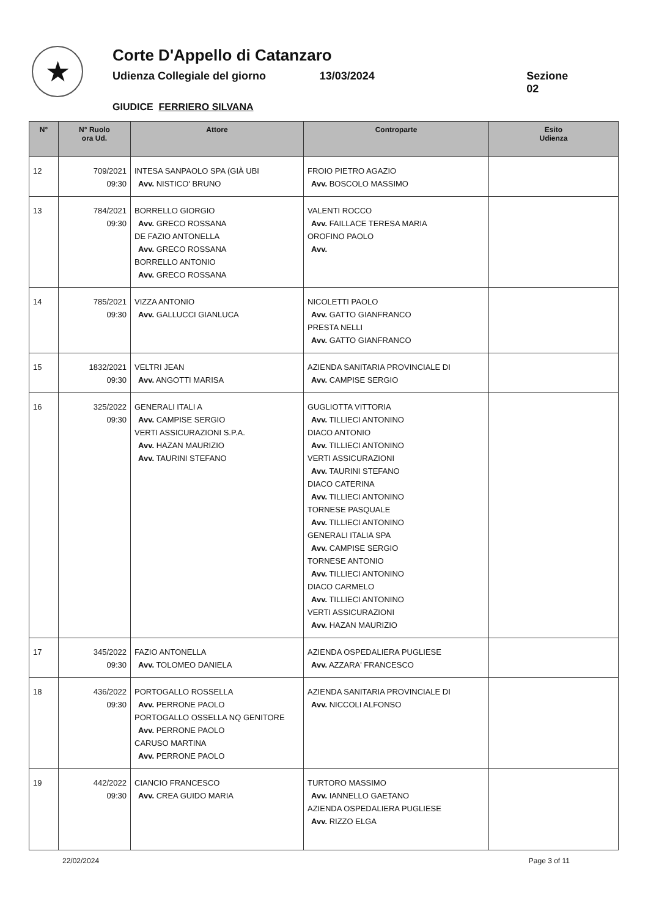★
Corte D'Appello di Catanzaro
Udienza Collegiale del giorno 13/03/2024 Sezione 02
GIUDICE FERRIERO SILVANA
| N° | N° Ruolo ora Ud. | Attore | Controparte | Esito Udienza |
| --- | --- | --- | --- | --- |
| 12 | 709/2021 09:30 | INTESA SANPAOLO SPA (GIÀ UBI Avv. NISTICO' BRUNO | FROIO PIETRO AGAZIO Avv. BOSCOLO MASSIMO | |
| 13 | 784/2021 09:30 | BORRELLO GIORGIO Avv. GRECO ROSSANA DE FAZIO ANTONELLA Avv. GRECO ROSSANA BORRELLO ANTONIO Avv. GRECO ROSSANA | VALENTI ROCCO Avv. FAILLACE TERESA MARIA OROFINO PAOLO Avv. | |
| 14 | 785/2021 09:30 | VIZZA ANTONIO Avv. GALLUCCI GIANLUCA | NICOLETTI PAOLO Avv. GATTO GIANFRANCO PRESTA NELLI Avv. GATTO GIANFRANCO | |
| 15 | 1832/2021 09:30 | VELTRI JEAN Avv. ANGOTTI MARISA | AZIENDA SANITARIA PROVINCIALE DI Avv. CAMPISE SERGIO | |
| 16 | 325/2022 09:30 | GENERALI ITALI A Avv. CAMPISE SERGIO VERTI ASSICURAZIONI S.P.A. Avv. HAZAN MAURIZIO Avv. TAURINI STEFANO | GUGLIOTTA VITTORIA Avv. TILLIECI ANTONINO DIACO ANTONIO Avv. TILLIECI ANTONINO VERTI ASSICURAZIONI Avv. TAURINI STEFANO DIACO CATERINA Avv. TILLIECI ANTONINO TORNESE PASQUALE Avv. TILLIECI ANTONINO GENERALI ITALIA SPA Avv. CAMPISE SERGIO TORNESE ANTONIO Avv. TILLIECI ANTONINO DIACO CARMELO Avv. TILLIECI ANTONINO VERTI ASSICURAZIONI Avv. HAZAN MAURIZIO | |
| 17 | 345/2022 09:30 | FAZIO ANTONELLA Avv. TOLOMEO DANIELA | AZIENDA OSPEDALIERA PUGLIESE Avv. AZZARA' FRANCESCO | |
| 18 | 436/2022 09:30 | PORTOGALLO ROSSELLA Avv. PERRONE PAOLO PORTOGALLO OSSELLA NQ GENITORE Avv. PERRONE PAOLO CARUSO MARTINA Avv. PERRONE PAOLO | AZIENDA SANITARIA PROVINCIALE DI Avv. NICCOLI ALFONSO | |
| 19 | 442/2022 09:30 | CIANCIO FRANCESCO Avv. CREA GUIDO MARIA | TURTORO MASSIMO Avv. IANNELLO GAETANO AZIENDA OSPEDALIERA PUGLIESE Avv. RIZZO ELGA | |
22/02/2024 Page 3 of 11